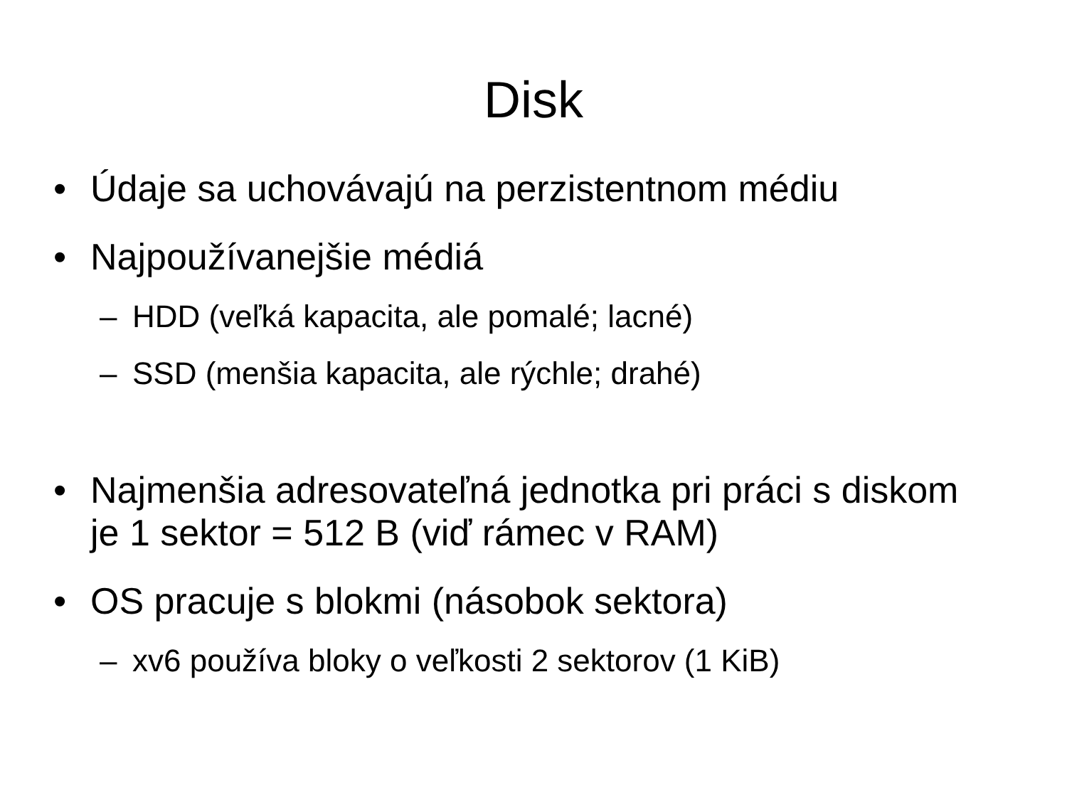Disk
• Údaje sa uchovávajú na perzistentnom médiu
• Najpoužívanejšie médiá
– HDD (veľká kapacita, ale pomalé; lacné)
– SSD (menšia kapacita, ale rýchle; drahé)
• Najmenšia adresovateľná jednotka pri práci s diskom je 1 sektor = 512 B (viď rámec v RAM)
• OS pracuje s blokmi (násobok sektora)
– xv6 používa bloky o veľkosti 2 sektorov (1 KiB)